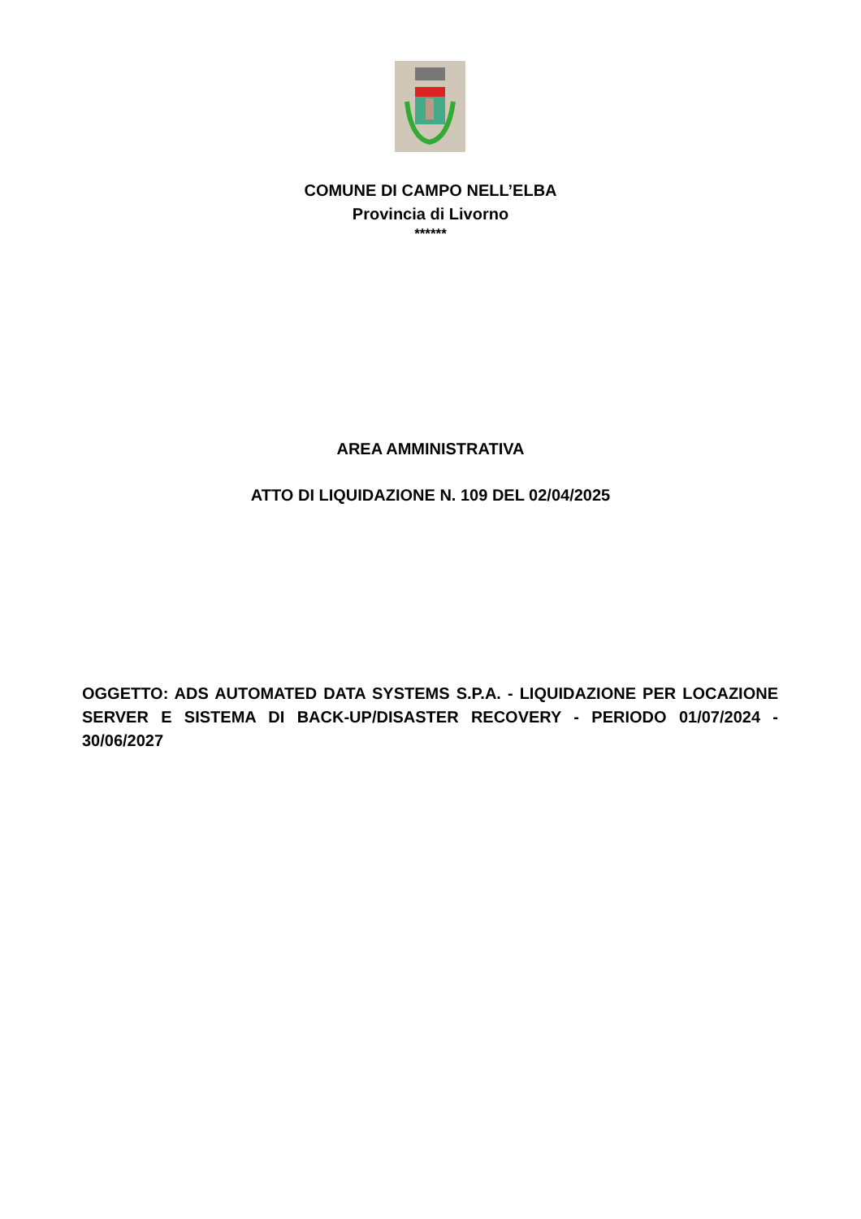COMUNE DI CAMPO NELL’ELBA
Provincia di Livorno
******
AREA AMMINISTRATIVA
ATTO DI LIQUIDAZIONE N. 109 DEL 02/04/2025
OGGETTO: ADS AUTOMATED DATA SYSTEMS S.P.A. - LIQUIDAZIONE PER LOCAZIONE SERVER E SISTEMA DI BACK-UP/DISASTER RECOVERY - PERIODO 01/07/2024 - 30/06/2027